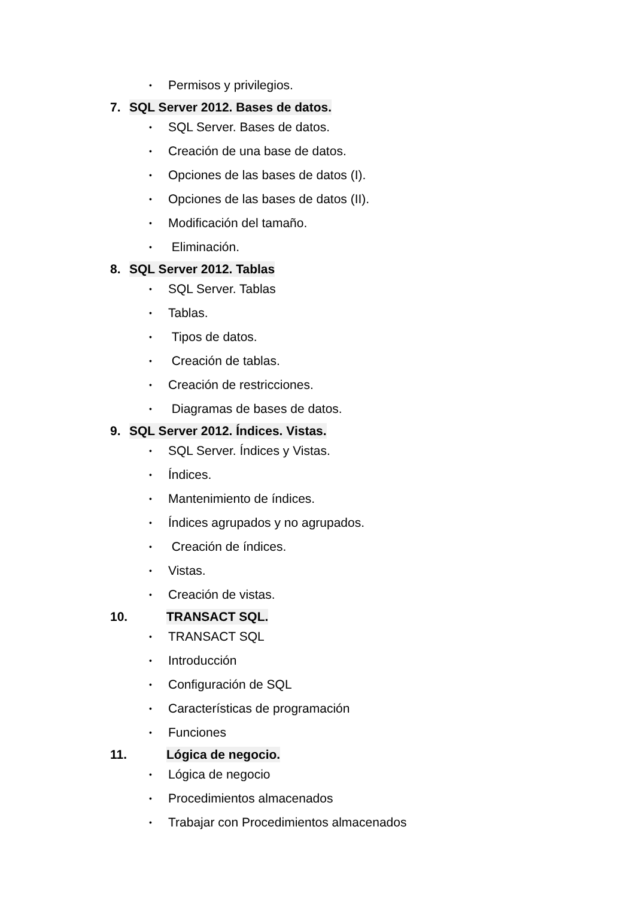• Permisos y privilegios.
7. SQL Server 2012. Bases de datos.
• SQL Server. Bases de datos.
• Creación de una base de datos.
• Opciones de las bases de datos (I).
• Opciones de las bases de datos (II).
• Modificación del tamaño.
• Eliminación.
8. SQL Server 2012. Tablas
• SQL Server. Tablas
• Tablas.
• Tipos de datos.
• Creación de tablas.
• Creación de restricciones.
• Diagramas de bases de datos.
9. SQL Server 2012. Índices. Vistas.
• SQL Server. Índices y Vistas.
• Índices.
• Mantenimiento de índices.
• Índices agrupados y no agrupados.
• Creación de índices.
• Vistas.
• Creación de vistas.
10. TRANSACT SQL.
• TRANSACT SQL
• Introducción
• Configuración de SQL
• Características de programación
• Funciones
11. Lógica de negocio.
• Lógica de negocio
• Procedimientos almacenados
• Trabajar con Procedimientos almacenados